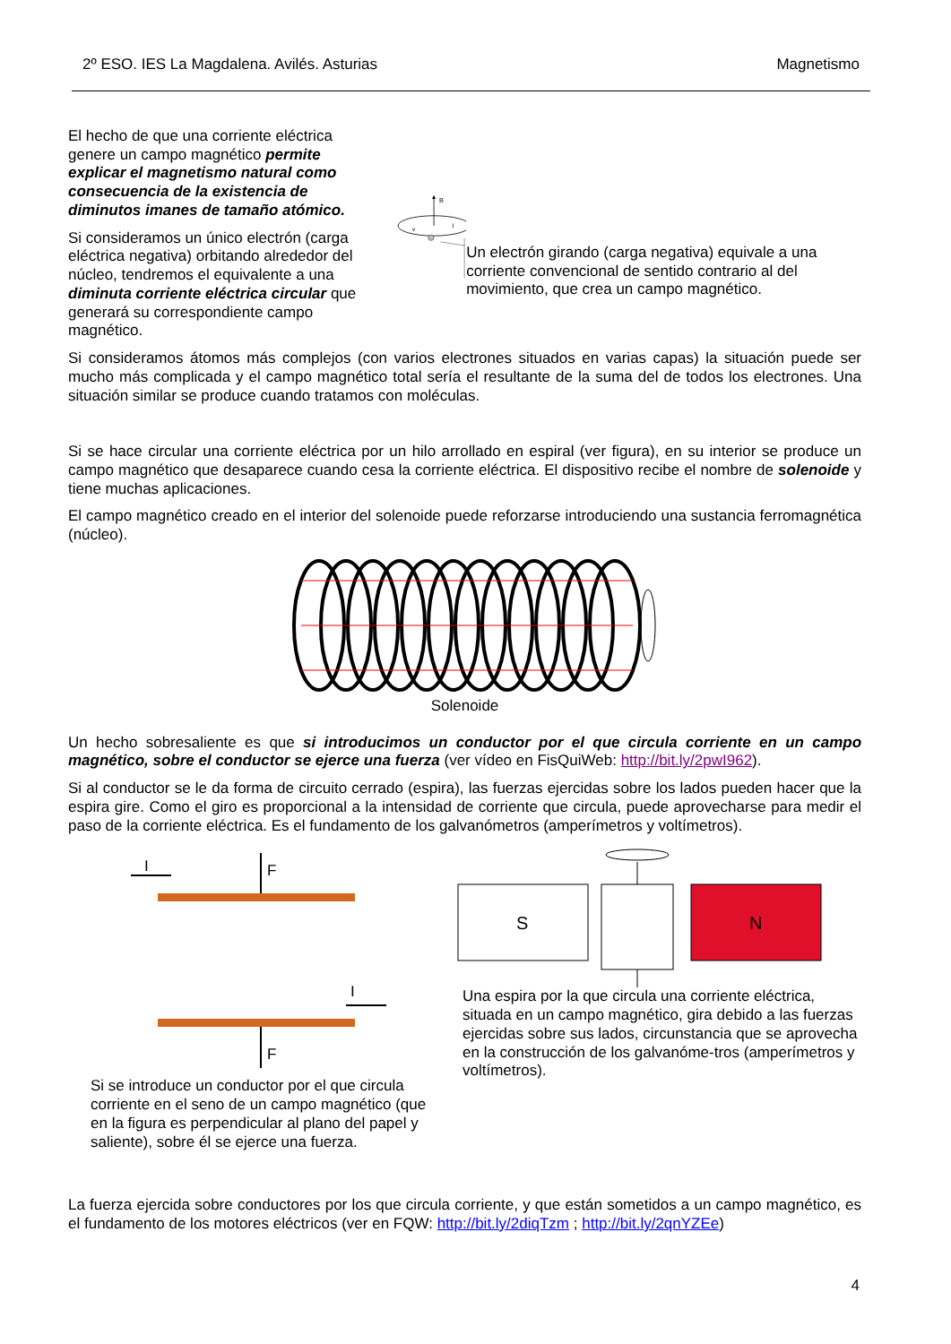2º ESO. IES La Magdalena. Avilés. Asturias Magnetismo
El hecho de que una corriente eléctrica genere un campo magnético permite explicar el magnetismo natural como consecuencia de la existencia de diminutos imanes de tamaño atómico.
Si consideramos un único electrón (carga eléctrica negativa) orbitando alrededor del núcleo, tendremos el equivalente a una diminuta corriente eléctrica circular que generará su correspondiente campo magnético.
B
v
I
Un electrón girando (carga negativa) equivale a una corriente convencional de sentido contrario al del movimiento, que crea un campo magnético.
Si consideramos átomos más complejos (con varios electrones situados en varias capas) la situación puede ser mucho más complicada y el campo magnético total sería el resultante de la suma del de todos los electrones. Una situación similar se produce cuando tratamos con moléculas.
Si se hace circular una corriente eléctrica por un hilo arrollado en espiral (ver figura), en su interior se produce un campo magnético que desaparece cuando cesa la corriente eléctrica. El dispositivo recibe el nombre de solenoide y tiene muchas aplicaciones.
El campo magnético creado en el interior del solenoide puede reforzarse introduciendo una sustancia ferromagnética (núcleo).
Solenoide
Un hecho sobresaliente es que si introducimos un conductor por el que circula corriente en un campo magnético, sobre el conductor se ejerce una fuerza (ver vídeo en FisQuiWeb: http://bit.ly/2pwI962).
Si al conductor se le da forma de circuito cerrado (espira), las fuerzas ejercidas sobre los lados pueden hacer que la espira gire. Como el giro es proporcional a la intensidad de corriente que circula, puede aprovecharse para medir el paso de la corriente eléctrica. Es el fundamento de los galvanómetros (amperímetros y voltímetros).
I
F
I
F
Si se introduce un conductor por el que circula corriente en el seno de un campo magnético (que en la figura es perpendicular al plano del papel y saliente), sobre él se ejerce una fuerza.
S
N
Una espira por la que circula una corriente eléctrica, situada en un campo magnético, gira debido a las fuerzas ejercidas sobre sus lados, circunstancia que se aprovecha en la construcción de los galvanóme-tros (amperímetros y voltímetros).
La fuerza ejercida sobre conductores por los que circula corriente, y que están sometidos a un campo magnético, es el fundamento de los motores eléctricos (ver en FQW: http://bit.ly/2diqTzm ; http://bit.ly/2qnYZEe)
4